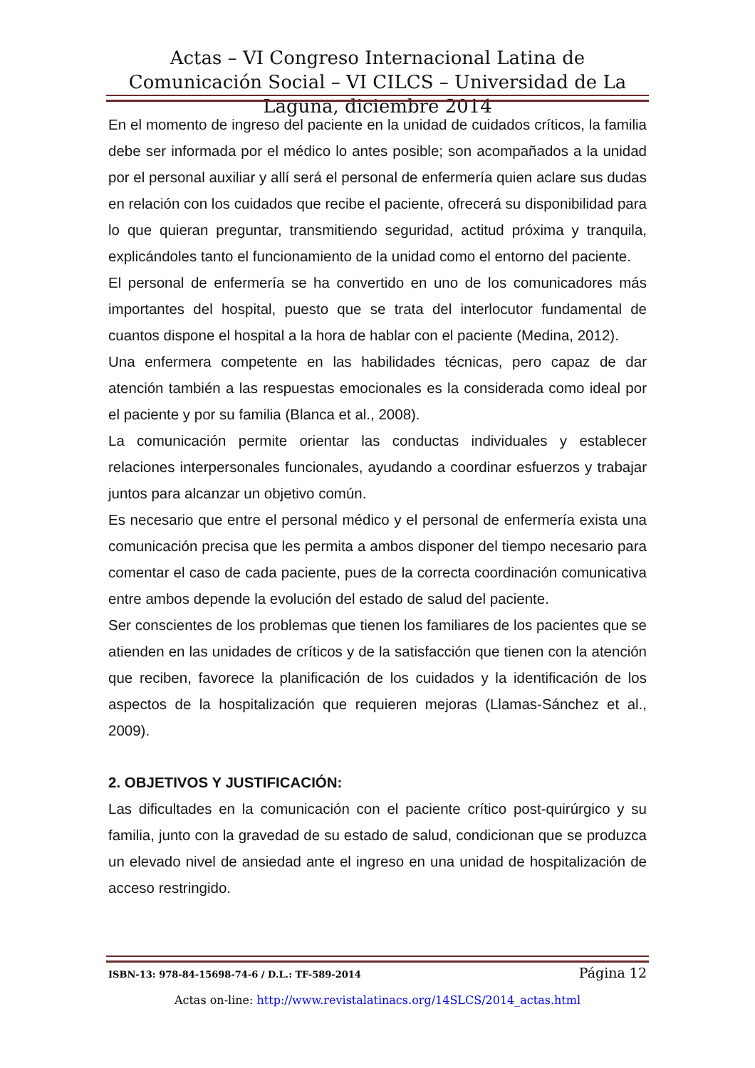Actas – VI Congreso Internacional Latina de Comunicación Social – VI CILCS – Universidad de La Laguna, diciembre 2014
En el momento de ingreso del paciente en la unidad de cuidados críticos, la familia debe ser informada por el médico lo antes posible; son acompañados a la unidad por el personal auxiliar y allí será el personal de enfermería quien aclare sus dudas en relación con los cuidados que recibe el paciente, ofrecerá su disponibilidad para lo que quieran preguntar, transmitiendo seguridad, actitud próxima y tranquila, explicándoles tanto el funcionamiento de la unidad como el entorno del paciente.
El personal de enfermería se ha convertido en uno de los comunicadores más importantes del hospital, puesto que se trata del interlocutor fundamental de cuantos dispone el hospital a la hora de hablar con el paciente (Medina, 2012).
Una enfermera competente en las habilidades técnicas, pero capaz de dar atención también a las respuestas emocionales es la considerada como ideal por el paciente y por su familia (Blanca et al., 2008).
La comunicación permite orientar las conductas individuales y establecer relaciones interpersonales funcionales, ayudando a coordinar esfuerzos y trabajar juntos para alcanzar un objetivo común.
Es necesario que entre el personal médico y el personal de enfermería exista una comunicación precisa que les permita a ambos disponer del tiempo necesario para comentar el caso de cada paciente, pues de la correcta coordinación comunicativa entre ambos depende la evolución del estado de salud del paciente.
Ser conscientes de los problemas que tienen los familiares de los pacientes que se atienden en las unidades de críticos y de la satisfacción que tienen con la atención que reciben, favorece la planificación de los cuidados y la identificación de los aspectos de la hospitalización que requieren mejoras (Llamas-Sánchez et al., 2009).
2. OBJETIVOS Y JUSTIFICACIÓN:
Las dificultades en la comunicación con el paciente crítico post-quirúrgico y su familia, junto con la gravedad de su estado de salud, condicionan que se produzca un elevado nivel de ansiedad ante el ingreso en una unidad de hospitalización de acceso restringido.
ISBN-13: 978-84-15698-74-6 / D.L.: TF-589-2014 Página 12
Actas on-line: http://www.revistalatinacs.org/14SLCS/2014_actas.html